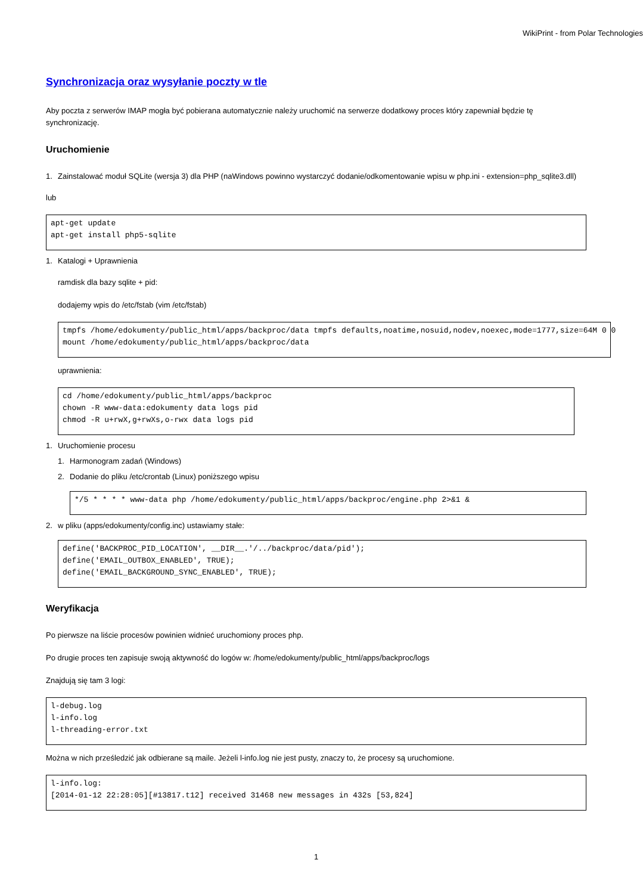WikiPrint - from Polar Technologies
Synchronizacja oraz wysyłanie poczty w tle
Aby poczta z serwerów IMAP mogła być pobierana automatycznie należy uruchomić na serwerze dodatkowy proces który zapewniał będzie tę synchronizację.
Uruchomienie
1. Zainstalować moduł SQLite (wersja 3) dla PHP (naWindows powinno wystarczyć dodanie/odkomentowanie wpisu w php.ini - extension=php_sqlite3.dll)
lub
apt-get update
apt-get install php5-sqlite
1. Katalogi + Uprawnienia
ramdisk dla bazy sqlite + pid:
dodajemy wpis do /etc/fstab (vim /etc/fstab)
tmpfs /home/edokumenty/public_html/apps/backproc/data tmpfs defaults,noatime,nosuid,nodev,noexec,mode=1777,size=64M 0 0
mount /home/edokumenty/public_html/apps/backproc/data
uprawnienia:
cd /home/edokumenty/public_html/apps/backproc
chown -R www-data:edokumenty data logs pid
chmod -R u+rwX,g+rwXs,o-rwx data logs pid
1. Uruchomienie procesu
1. Harmonogram zadań (Windows)
2. Dodanie do pliku /etc/crontab (Linux) poniższego wpisu
*/5 * * * * www-data php /home/edokumenty/public_html/apps/backproc/engine.php 2>&1 &
2. w pliku (apps/edokumenty/config.inc) ustawiamy stałe:
define('BACKPROC_PID_LOCATION', __DIR__.'/../backproc/data/pid');
define('EMAIL_OUTBOX_ENABLED', TRUE);
define('EMAIL_BACKGROUND_SYNC_ENABLED', TRUE);
Weryfikacja
Po pierwsze na liście procesów powinien widnieć uruchomiony proces php.
Po drugie proces ten zapisuje swoją aktywność do logów w: /home/edokumenty/public_html/apps/backproc/logs
Znajdują się tam 3 logi:
l-debug.log
l-info.log
l-threading-error.txt
Można w nich prześledzić jak odbierane są maile. Jeżeli l-info.log nie jest pusty, znaczy to, że procesy są uruchomione.
l-info.log:
[2014-01-12 22:28:05][#13817.t12] received 31468 new messages in 432s [53,824]
1